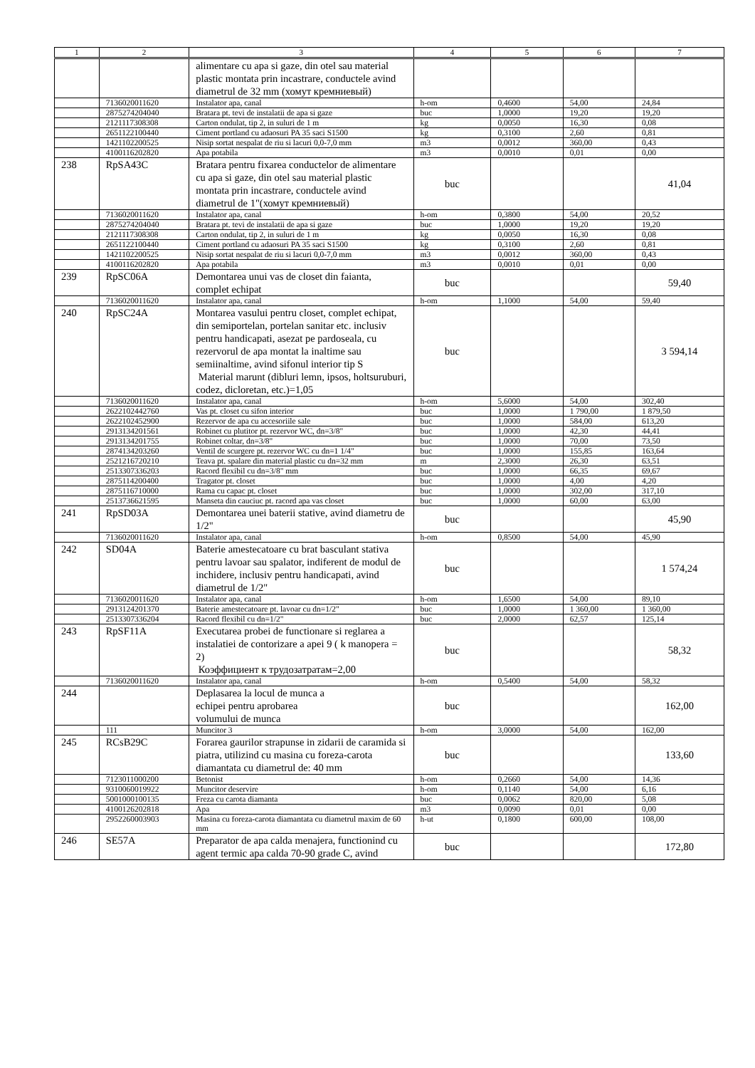| 1 | 2 | 3 | 4 | 5 | 6 | 7 |
| --- | --- | --- | --- | --- | --- | --- |
| | | alimentare cu apa si gaze, din otel sau material plastic montata prin incastrare, conductele avind diametrul de 32 mm (хомут кремниевый) | | | | |
| | 7136020011620 | Instalator apa, canal | h-om | 0,4600 | 54,00 | 24,84 |
| | 2875274204040 | Bratara pt. tevi de instalatii de apa si gaze | buc | 1,0000 | 19,20 | 19,20 |
| | 2121117308308 | Carton ondulat, tip 2, in suluri de 1 m | kg | 0,0050 | 16,30 | 0,08 |
| | 2651122100440 | Ciment portland cu adaosuri PA 35 saci S1500 | kg | 0,3100 | 2,60 | 0,81 |
| | 1421102200525 | Nisip sortat nespalat de riu si lacuri 0,0-7,0 mm | m3 | 0,0012 | 360,00 | 0,43 |
| | 4100116202820 | Apa potabila | m3 | 0,0010 | 0,01 | 0,00 |
| 238 | RpSA43C | Bratara pentru fixarea conductelor de alimentare cu apa si gaze, din otel sau material plastic montata prin incastrare, conductele avind diametrul de 1"(хомут кремниевый) | buc | | | 41,04 |
| | 7136020011620 | Instalator apa, canal | h-om | 0,3800 | 54,00 | 20,52 |
| | 2875274204040 | Bratara pt. tevi de instalatii de apa si gaze | buc | 1,0000 | 19,20 | 19,20 |
| | 2121117308308 | Carton ondulat, tip 2, in suluri de 1 m | kg | 0,0050 | 16,30 | 0,08 |
| | 2651122100440 | Ciment portland cu adaosuri PA 35 saci S1500 | kg | 0,3100 | 2,60 | 0,81 |
| | 1421102200525 | Nisip sortat nespalat de riu si lacuri 0,0-7,0 mm | m3 | 0,0012 | 360,00 | 0,43 |
| | 4100116202820 | Apa potabila | m3 | 0,0010 | 0,01 | 0,00 |
| 239 | RpSC06A | Demontarea unui vas de closet din faianta, complet echipat | buc | | | 59,40 |
| | 7136020011620 | Instalator apa, canal | h-om | 1,1000 | 54,00 | 59,40 |
| 240 | RpSC24A | Montarea vasului pentru closet, complet echipat, din semiportelan, portelan sanitar etc. inclusiv pentru handicapati, asezat pe pardoseala, cu rezervorul de apa montat la inaltime sau semiinaltime, avind sifonul interior tip S Material marunt (dibluri lemn, ipsos, holtsuruburi, codez, dicloretan, etc.)=1,05 | buc | | | 3 594,14 |
| | 7136020011620 | Instalator apa, canal | h-om | 5,6000 | 54,00 | 302,40 |
| | 2622102442760 | Vas pt. closet cu sifon interior | buc | 1,0000 | 1 790,00 | 1 879,50 |
| | 2622102452900 | Rezervor de apa cu accesoriile sale | buc | 1,0000 | 584,00 | 613,20 |
| | 2913134201561 | Robinet cu plutitor pt. rezervor WC, dn=3/8" | buc | 1,0000 | 42,30 | 44,41 |
| | 2913134201755 | Robinet coltar, dn=3/8" | buc | 1,0000 | 70,00 | 73,50 |
| | 2874134203260 | Ventil de scurgere pt. rezervor WC cu dn=1 1/4" | buc | 1,0000 | 155,85 | 163,64 |
| | 2521216720210 | Teava pt. spalare din material plastic cu dn=32 mm | m | 2,3000 | 26,30 | 63,51 |
| | 2513307336203 | Racord flexibil cu dn=3/8" mm | buc | 1,0000 | 66,35 | 69,67 |
| | 2875114200400 | Tragator pt. closet | buc | 1,0000 | 4,00 | 4,20 |
| | 2875116710000 | Rama cu capac pt. closet | buc | 1,0000 | 302,00 | 317,10 |
| | 2513736621595 | Manseta din cauciuc pt. racord apa vas closet | buc | 1,0000 | 60,00 | 63,00 |
| 241 | RpSD03A | Demontarea unei baterii stative, avind diametru de 1/2" | buc | | | 45,90 |
| | 7136020011620 | Instalator apa, canal | h-om | 0,8500 | 54,00 | 45,90 |
| 242 | SD04A | Baterie amestecatoare cu brat basculant stativa pentru lavoar sau spalator, indiferent de modul de inchidere, inclusiv pentru handicapati, avind diametrul de 1/2" | buc | | | 1 574,24 |
| | 7136020011620 | Instalator apa, canal | h-om | 1,6500 | 54,00 | 89,10 |
| | 2913124201370 | Baterie amestecatoare pt. lavoar cu dn=1/2" | buc | 1,0000 | 1 360,00 | 1 360,00 |
| | 2513307336204 | Racord flexibil cu dn=1/2" | buc | 2,0000 | 62,57 | 125,14 |
| 243 | RpSF11A | Executarea probei de functionare si reglarea a instalatiei de contorizare a apei 9 ( k manopera = 2) Коэффициент к трудозатратам=2,00 | buc | | | 58,32 |
| | 7136020011620 | Instalator apa, canal | h-om | 0,5400 | 54,00 | 58,32 |
| 244 | | Deplasarea la locul de munca a echipei pentru aprobarea volumului de munca | buc | | | 162,00 |
| | 111 | Muncitor 3 | h-om | 3,0000 | 54,00 | 162,00 |
| 245 | RCsB29C | Forarea gaurilor strapunse in zidarii de caramida si piatra, utilizind cu masina cu foreza-carota diamantata cu diametrul de: 40 mm | buc | | | 133,60 |
| | 7123011000200 | Betonist | h-om | 0,2660 | 54,00 | 14,36 |
| | 9310060019922 | Muncitor deservire | h-om | 0,1140 | 54,00 | 6,16 |
| | 5001000100135 | Freza cu carota diamanta | buc | 0,0062 | 820,00 | 5,08 |
| | 4100126202818 | Apa | m3 | 0,0090 | 0,01 | 0,00 |
| | 2952260003903 | Masina cu foreza-carota diamantata cu diametrul maxim de 60 mm | h-ut | 0,1800 | 600,00 | 108,00 |
| 246 | SE57A | Preparator de apa calda menajera, functionind cu agent termic apa calda 70-90 grade C, avind | buc | | | 172,80 |